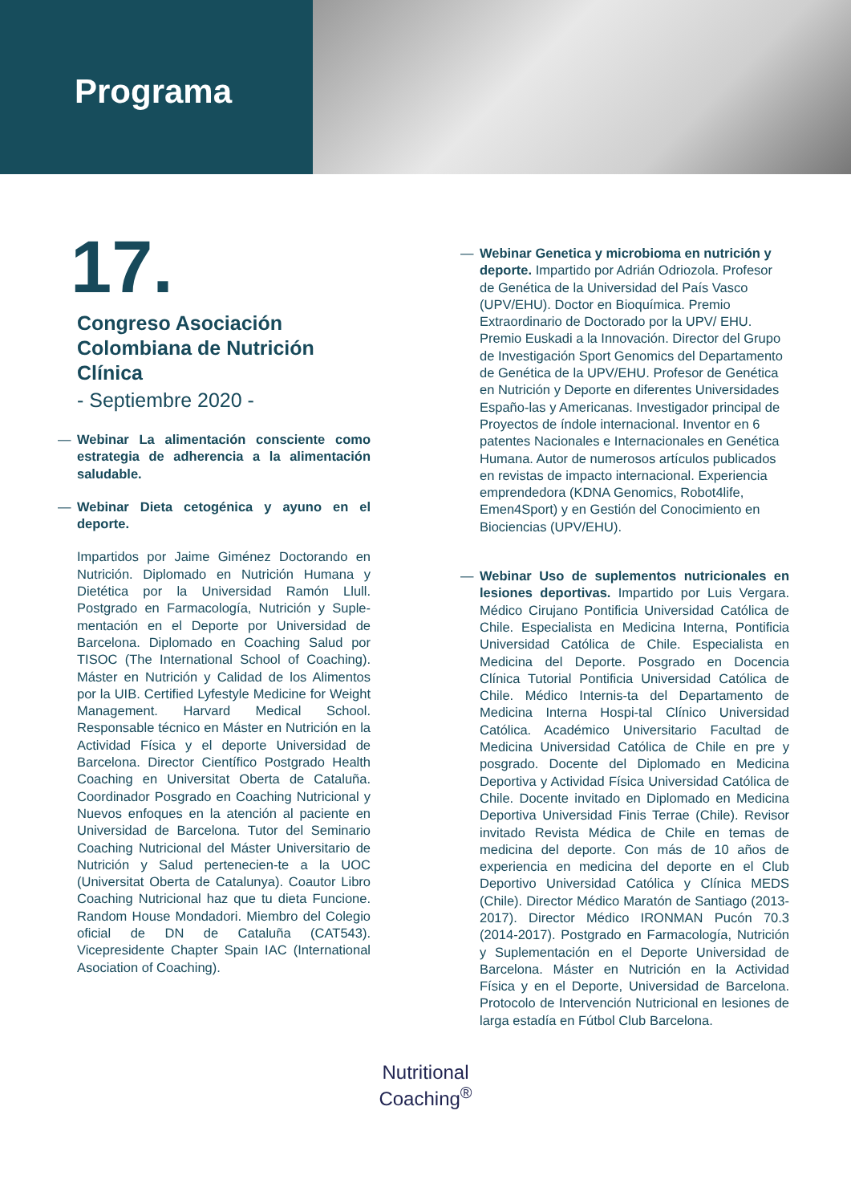Programa
17.
Congreso Asociación Colombiana de Nutrición Clínica
- Septiembre 2020 -
— Webinar La alimentación consciente como estrategia de adherencia a la alimentación saludable.
— Webinar Dieta cetogénica y ayuno en el deporte.
Impartidos por Jaime Giménez Doctorando en Nutrición. Diplomado en Nutrición Humana y Dietética por la Universidad Ramón Llull. Postgrado en Farmacología, Nutrición y Suple-mentación en el Deporte por Universidad de Barcelona. Diplomado en Coaching Salud por TISOC (The International School of Coaching). Máster en Nutrición y Calidad de los Alimentos por la UIB. Certified Lyfestyle Medicine for Weight Management. Harvard Medical School. Responsable técnico en Máster en Nutrición en la Actividad Física y el deporte Universidad de Barcelona. Director Científico Postgrado Health Coaching en Universitat Oberta de Cataluña. Coordinador Posgrado en Coaching Nutricional y Nuevos enfoques en la atención al paciente en Universidad de Barcelona. Tutor del Seminario Coaching Nutricional del Máster Universitario de Nutrición y Salud pertenecien-te a la UOC (Universitat Oberta de Catalunya). Coautor Libro Coaching Nutricional haz que tu dieta Funcione. Random House Mondadori. Miembro del Colegio oficial de DN de Cataluña (CAT543). Vicepresidente Chapter Spain IAC (International Asociation of Coaching).
— Webinar Genetica y microbioma en nutrición y deporte. Impartido por Adrián Odriozola. Profesor de Genética de la Universidad del País Vasco (UPV/EHU). Doctor en Bioquímica. Premio Extraordinario de Doctorado por la UPV/ EHU. Premio Euskadi a la Innovación. Director del Grupo de Investigación Sport Genomics del Departamento de Genética de la UPV/EHU. Profesor de Genética en Nutrición y Deporte en diferentes Universidades Españo-las y Americanas. Investigador principal de Proyectos de índole internacional. Inventor en 6 patentes Nacionales e Internacionales en Genética Humana. Autor de numerosos artículos publicados en revistas de impacto internacional. Experiencia emprendedora (KDNA Genomics, Robot4life, Emen4Sport) y en Gestión del Conocimiento en Biociencias (UPV/EHU).
— Webinar Uso de suplementos nutricionales en lesiones deportivas. Impartido por Luis Vergara. Médico Cirujano Pontificia Universidad Católica de Chile. Especialista en Medicina Interna, Pontificia Universidad Católica de Chile. Especialista en Medicina del Deporte. Posgrado en Docencia Clínica Tutorial Pontificia Universidad Católica de Chile. Médico Internis-ta del Departamento de Medicina Interna Hospi-tal Clínico Universidad Católica. Académico Universitario Facultad de Medicina Universidad Católica de Chile en pre y posgrado. Docente del Diplomado en Medicina Deportiva y Actividad Física Universidad Católica de Chile. Docente invitado en Diplomado en Medicina Deportiva Universidad Finis Terrae (Chile). Revisor invitado Revista Médica de Chile en temas de medicina del deporte. Con más de 10 años de experiencia en medicina del deporte en el Club Deportivo Universidad Católica y Clínica MEDS (Chile). Director Médico Maratón de Santiago (2013-2017). Director Médico IRONMAN Pucón 70.3 (2014-2017). Postgrado en Farmacología, Nutrición y Suplementación en el Deporte Universidad de Barcelona. Máster en Nutrición en la Actividad Física y en el Deporte, Universidad de Barcelona. Protocolo de Intervención Nutricional en lesiones de larga estadía en Fútbol Club Barcelona.
Nutritional
Coaching<sup>®</sup>